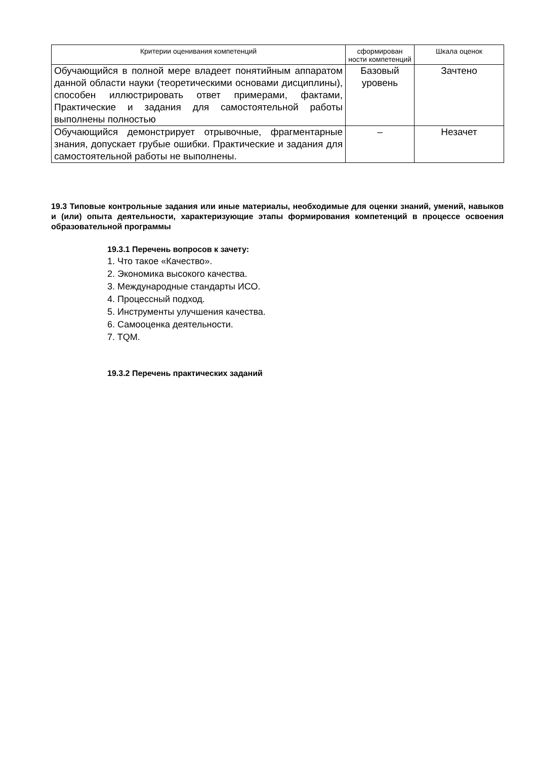| Критерии оценивания компетенций | сформирован ности компетенций | Шкала оценок |
| Обучающийся в полной мере владеет понятийным аппаратом данной области науки (теоретическими основами дисциплины), способен иллюстрировать ответ примерами, фактами, Практические и задания для самостоятельной работы выполнены полностью | Базовый уровень | Зачтено |
| Обучающийся демонстрирует отрывочные, фрагментарные знания, допускает грубые ошибки. Практические и задания для самостоятельной работы не выполнены. | – | Незачет |
19.3 Типовые контрольные задания или иные материалы, необходимые для оценки знаний, умений, навыков и (или) опыта деятельности, характеризующие этапы формирования компетенций в процессе освоения образовательной программы
19.3.1 Перечень вопросов к зачету:
1. Что такое «Качество».
2. Экономика высокого качества.
3. Международные стандарты ИСО.
4. Процессный подход.
5. Инструменты улучшения качества.
6. Самооценка деятельности.
7. TQM.
19.3.2 Перечень практических заданий